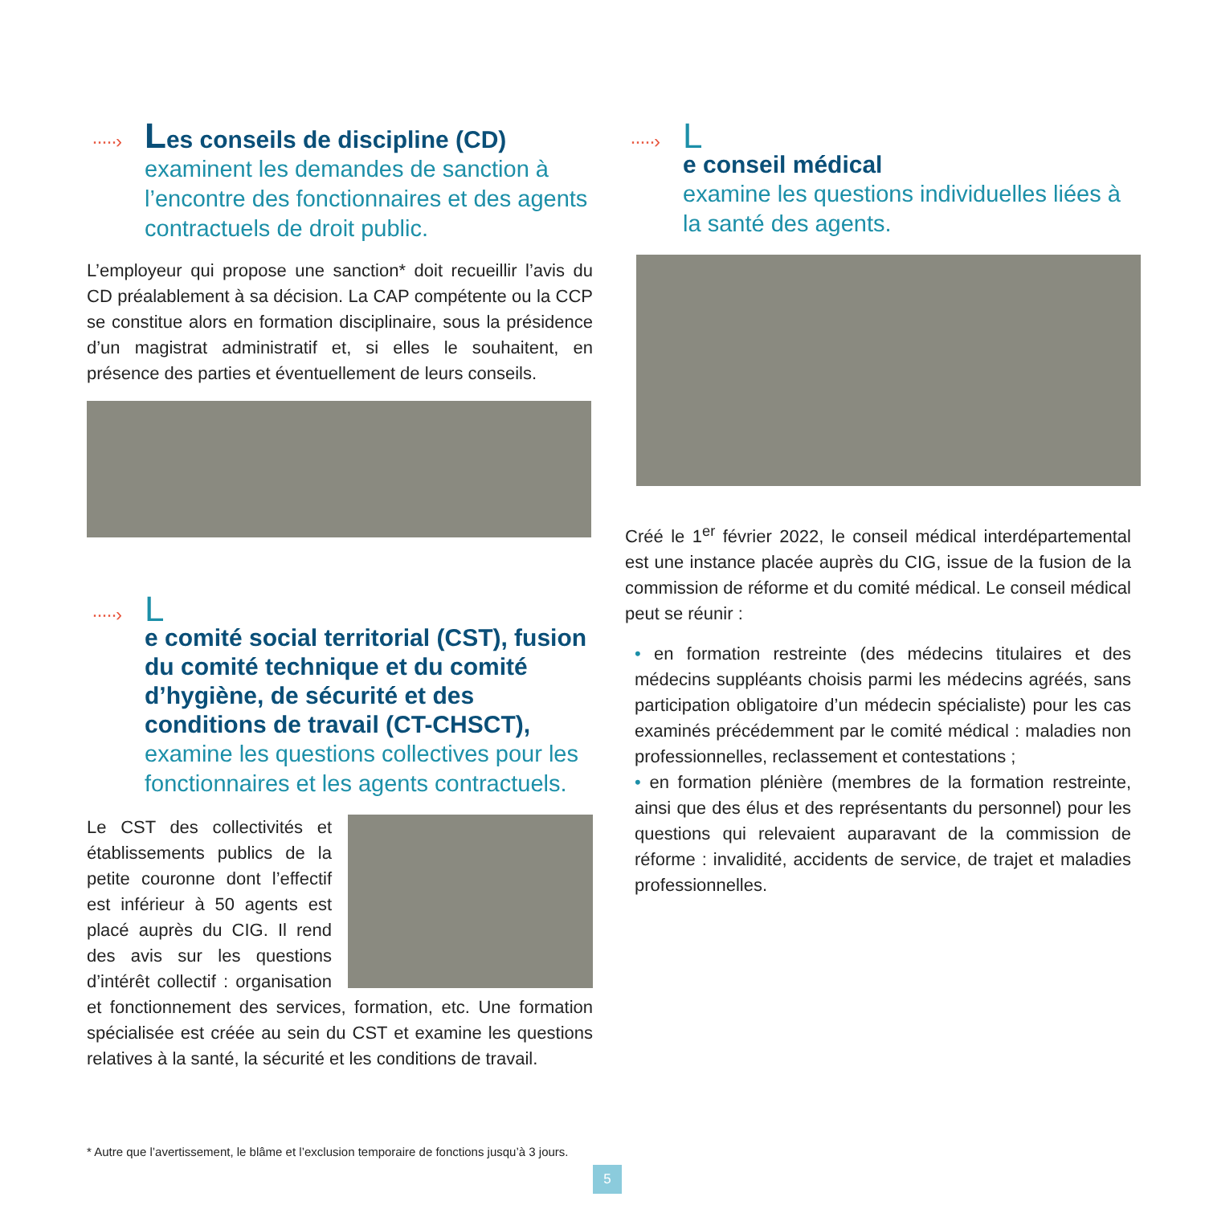·····›
Les conseils de discipline (CD)
examinent les demandes de sanction à l’encontre des fonctionnaires et des agents contractuels de droit public.
L’employeur qui propose une sanction* doit recueillir l’avis du CD préalablement à sa décision. La CAP compétente ou la CCP se constitue alors en formation disciplinaire, sous la présidence d’un magistrat administratif et, si elles le souhaitent, en présence des parties et éventuellement de leurs conseils.
·····›
Le comité social territorial (CST), fusion du comité technique et du comité d’hygiène, de sécurité et des conditions de travail (CT-CHSCT),
examine les questions collectives pour les fonctionnaires et les agents contractuels.
Le CST des collectivités et établissements publics de la petite couronne dont l’effectif est inférieur à 50 agents est placé auprès du CIG. Il rend des avis sur les questions d’intérêt collectif : organisation et fonctionnement des services, formation, etc. Une formation spécialisée est créée au sein du CST et examine les questions relatives à la santé, la sécurité et les conditions de travail.
·····›
Le conseil médical
examine les questions individuelles liées à la santé des agents.
Créé le 1<sup>er</sup> février 2022, le conseil médical interdépartemental est une instance placée auprès du CIG, issue de la fusion de la commission de réforme et du comité médical. Le conseil médical peut se réunir :
• en formation restreinte (des médecins titulaires et des médecins suppléants choisis parmi les médecins agréés, sans participation obligatoire d’un médecin spécialiste) pour les cas examinés précédemment par le comité médical : maladies non professionnelles, reclassement et contestations ;
• en formation plénière (membres de la formation restreinte, ainsi que des élus et des représentants du personnel) pour les questions qui relevaient auparavant de la commission de réforme : invalidité, accidents de service, de trajet et maladies professionnelles.
* Autre que l’avertissement, le blâme et l’exclusion temporaire de fonctions jusqu’à 3 jours.
5